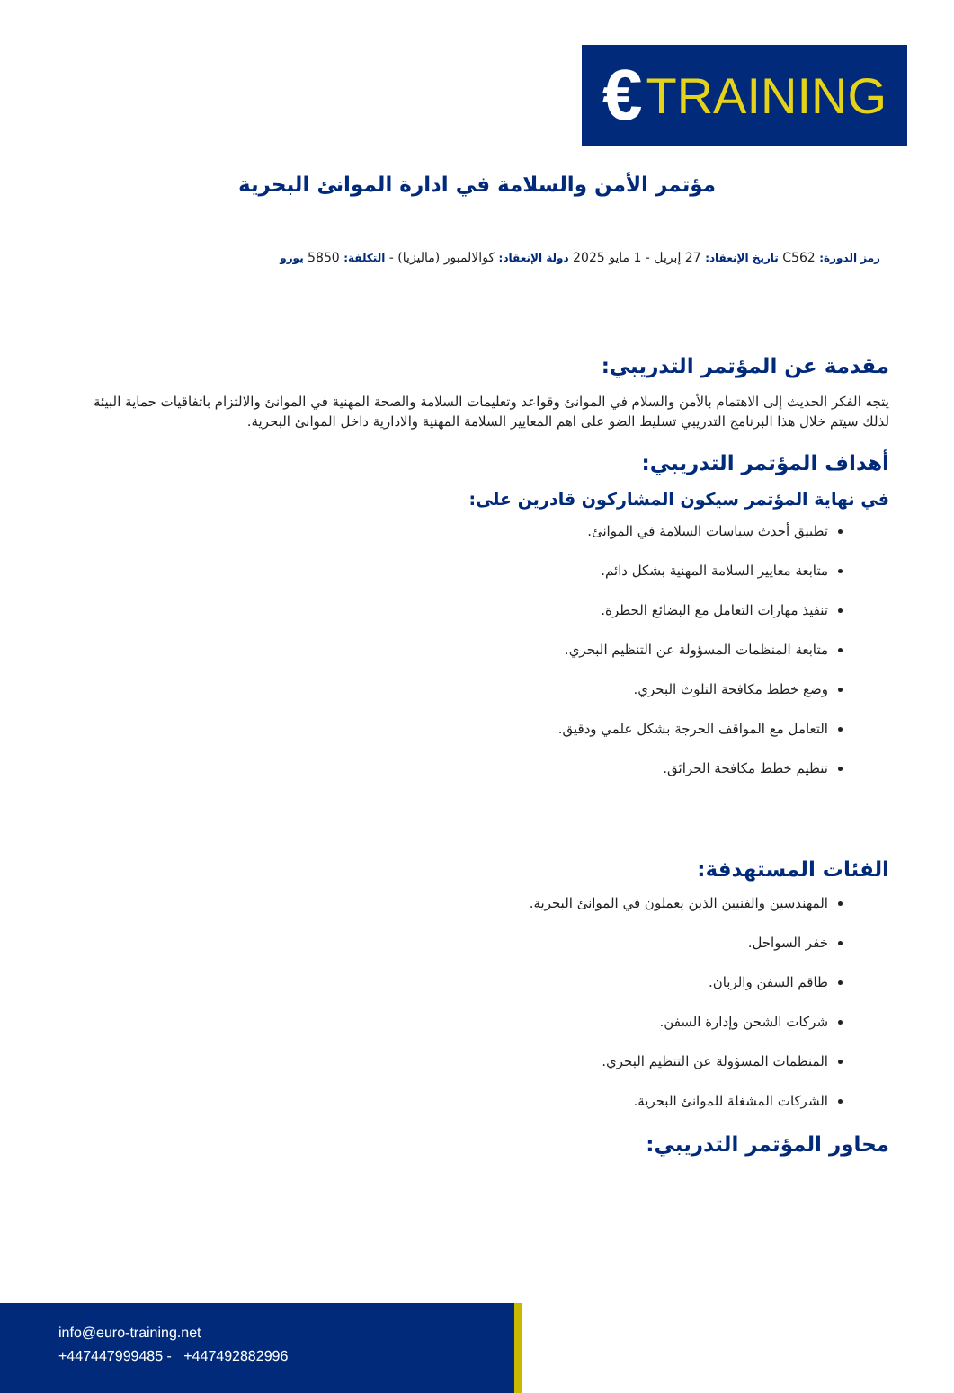€ TRAINING
مؤتمر الأمن والسلامة في ادارة الموانئ البحرية
رمز الدورة: C562 تاريخ الإنعقاد: 27 إبريل - 1 مايو 2025 دولة الإنعقاد: كوالالمبور (ماليزيا) - التكلفة: 5850 يورو
مقدمة عن المؤتمر التدريبي:
يتجه الفكر الحديث إلى الاهتمام بالأمن والسلام في الموانئ وقواعد وتعليمات السلامة والصحة المهنية في الموانئ والالتزام باتفاقيات حماية البيئة لذلك سيتم خلال هذا البرنامج التدريبي تسليط الضو على اهم المعايير السلامة المهنية والادارية داخل الموانئ البحرية.
أهداف المؤتمر التدريبي:
في نهاية المؤتمر سيكون المشاركون قادرين على:
تطبيق أحدث سياسات السلامة في الموانئ.
متابعة معايير السلامة المهنية بشكل دائم.
تنفيذ مهارات التعامل مع البضائع الخطرة.
متابعة المنظمات المسؤولة عن التنظيم البحري.
وضع خطط مكافحة التلوث البحري.
التعامل مع المواقف الحرجة بشكل علمي ودقيق.
تنظيم خطط مكافحة الحرائق.
الفئات المستهدفة:
المهندسين والفنيين الذين يعملون في الموانئ البحرية.
خفر السواحل.
طاقم السفن والربان.
شركات الشحن وإدارة السفن.
المنظمات المسؤولة عن التنظيم البحري.
الشركات المشغلة للموانئ البحرية.
محاور المؤتمر التدريبي:
info@euro-training.net
+447447999485 - +447492882996